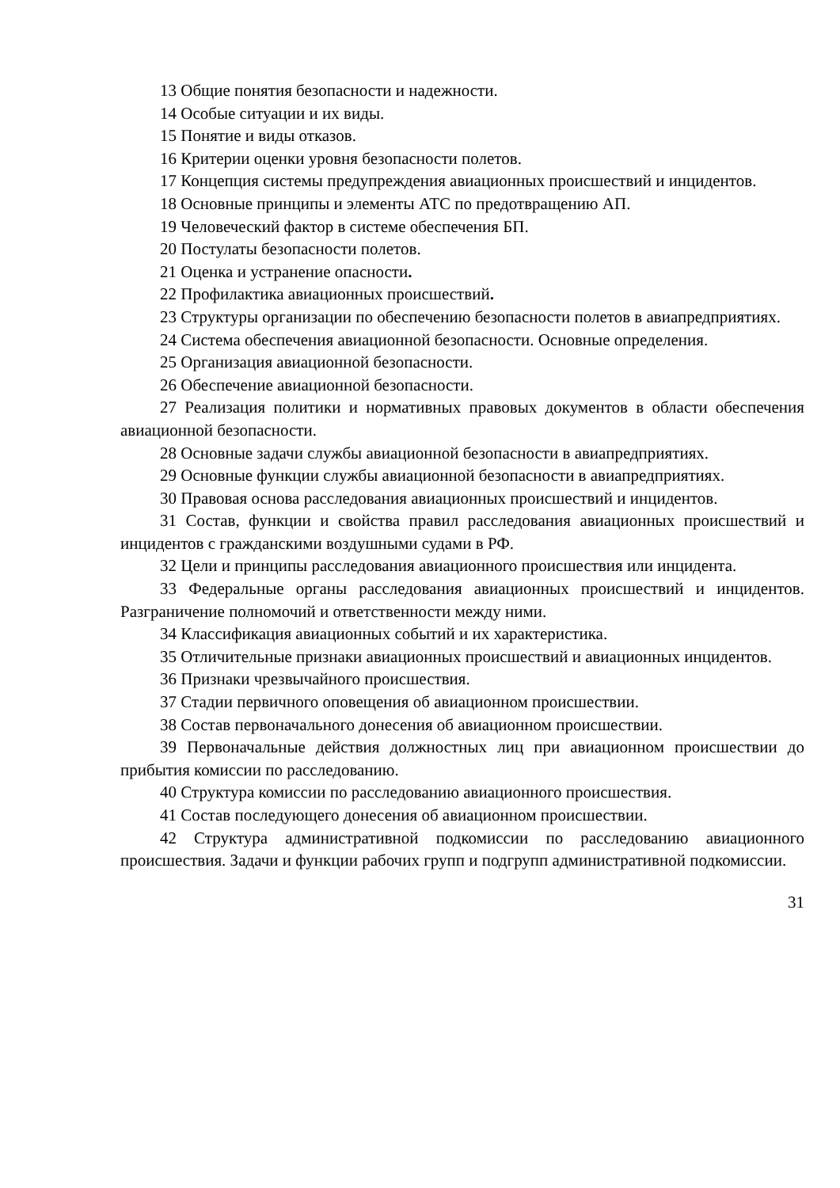13 Общие понятия безопасности и надежности.
14 Особые ситуации и их виды.
15 Понятие и виды отказов.
16 Критерии оценки уровня безопасности полетов.
17 Концепция системы предупреждения авиационных происшествий и инцидентов.
18 Основные принципы и элементы АТС по предотвращению АП.
19 Человеческий фактор в системе обеспечения БП.
20 Постулаты безопасности полетов.
21 Оценка и устранение опасности.
22 Профилактика авиационных происшествий.
23 Структуры организации по обеспечению безопасности полетов в авиапредприятиях.
24 Система обеспечения авиационной безопасности. Основные определения.
25 Организация авиационной безопасности.
26 Обеспечение авиационной безопасности.
27 Реализация политики и нормативных правовых документов в области обеспечения авиационной безопасности.
28 Основные задачи службы авиационной безопасности в авиапредприятиях.
29 Основные функции службы авиационной безопасности в авиапредприятиях.
30 Правовая основа расследования авиационных происшествий и инцидентов.
31 Состав, функции и свойства правил расследования авиационных происшествий и инцидентов с гражданскими воздушными судами в РФ.
32 Цели и принципы расследования авиационного происшествия или инцидента.
33 Федеральные органы расследования авиационных происшествий и инцидентов. Разграничение полномочий и ответственности между ними.
34 Классификация авиационных событий и их характеристика.
35 Отличительные признаки авиационных происшествий и авиационных инцидентов.
36 Признаки чрезвычайного происшествия.
37 Стадии первичного оповещения об авиационном происшествии.
38 Состав первоначального донесения об авиационном происшествии.
39 Первоначальные действия должностных лиц при авиационном происшествии до прибытия комиссии по расследованию.
40 Структура комиссии по расследованию авиационного происшествия.
41 Состав последующего донесения об авиационном происшествии.
42 Структура административной подкомиссии по расследованию авиационного происшествия. Задачи и функции рабочих групп и подгрупп административной подкомиссии.
31